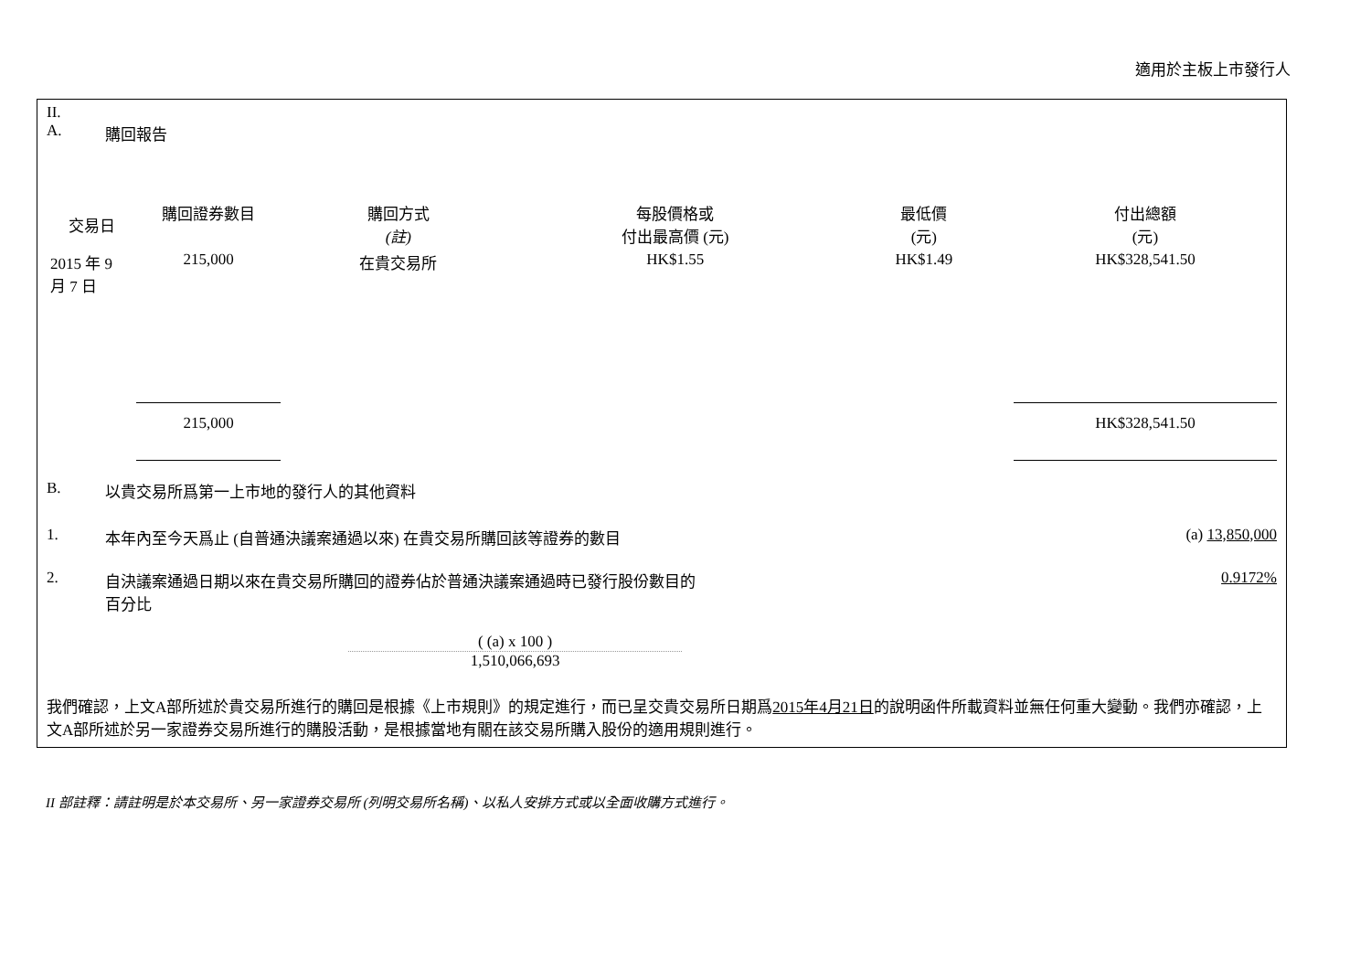適用於主板上市發行人
II.
A. 購回報告
| 交易日 | 購回證券數目 | 購回方式 (註) | 每股價格或 付出最高價 (元) | 最低價 (元) | 付出總額 (元) |
| --- | --- | --- | --- | --- | --- |
| 2015 年 9 月 7 日 | 215,000 | 在貴交易所 | HK$1.55 | HK$1.49 | HK$328,541.50 |
| | 215,000 | | | | HK$328,541.50 |
B. 以貴交易所爲第一上市地的發行人的其他資料
1. 本年內至今天爲止 (自普通決議案通過以來) 在貴交易所購回該等證券的數目 (a) 13,850,000
2. 自決議案通過日期以來在貴交易所購回的證券佔於普通決議案通過時已發行股份數目的
百分比 0.9172%
( (a) x 100 )
1,510,066,693
我們確認，上文A部所述於貴交易所進行的購回是根據《上市規則》的規定進行，而已呈交貴交易所日期爲2015年4月21日的說明函件所載資料並無任何重大變動。我們亦確認，上文A部所述於另一家證券交易所進行的購股活動，是根據當地有關在該交易所購入股份的適用規則進行。
II 部註釋：請註明是於本交易所、另一家證券交易所 (列明交易所名稱)、以私人安排方式或以全面收購方式進行。